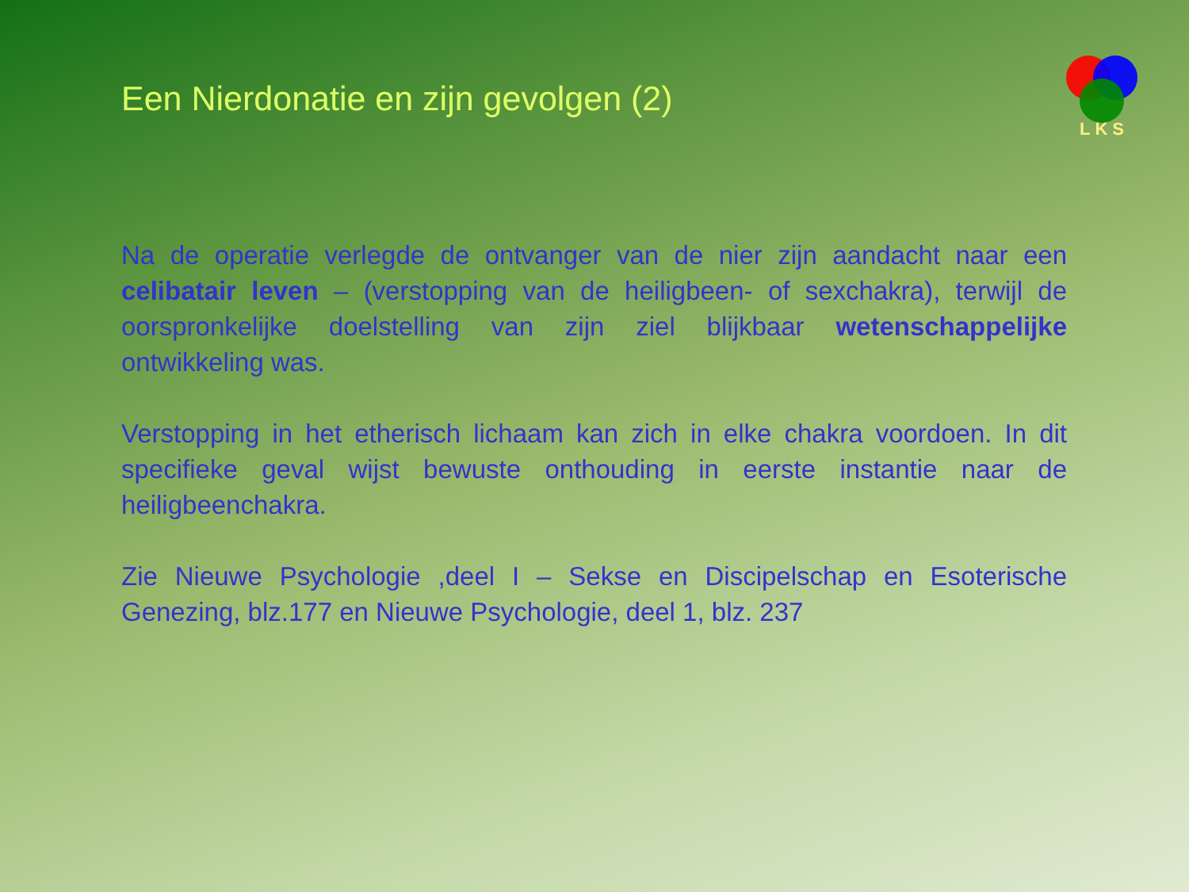LKS
Een Nierdonatie en zijn gevolgen (2)
Na de operatie verlegde de ontvanger van de nier zijn aandacht naar een celibatair leven – (verstopping van de heiligbeen- of sexchakra), terwijl de oorspronkelijke doelstelling van zijn ziel blijkbaar wetenschappelijke ontwikkeling was.
Verstopping in het etherisch lichaam kan zich in elke chakra voordoen. In dit specifieke geval wijst bewuste onthouding in eerste instantie naar de heiligbeenchakra.
Zie Nieuwe Psychologie ,deel I – Sekse en Discipelschap en Esoterische Genezing, blz.177 en Nieuwe Psychologie, deel 1, blz. 237